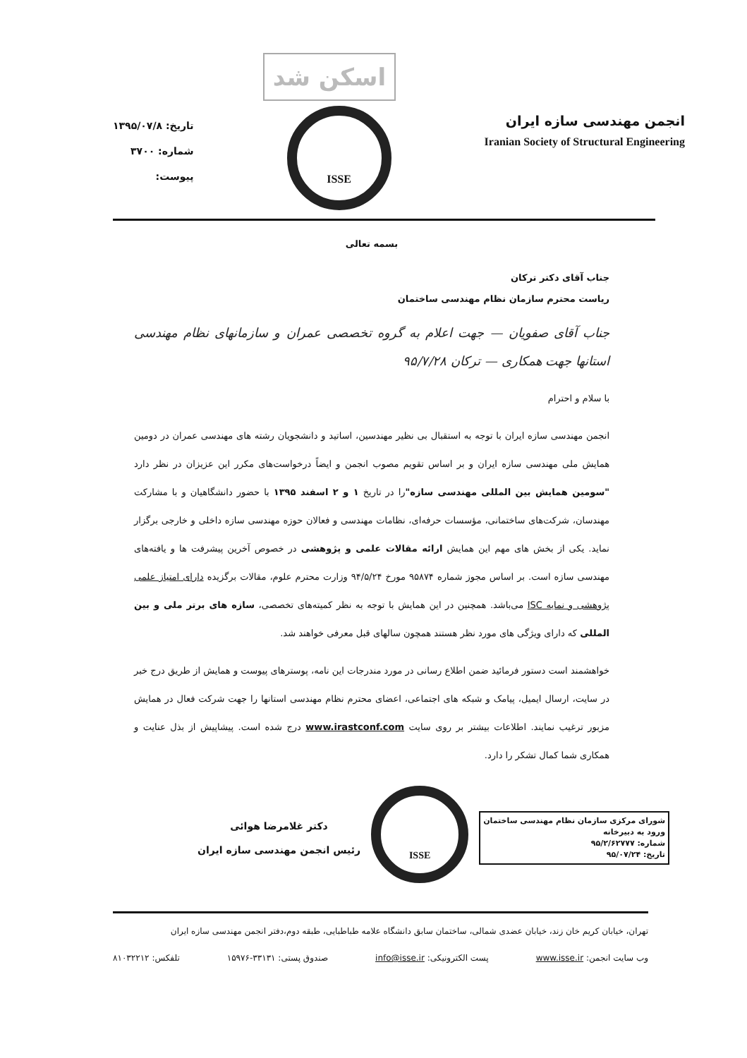اسکن شد
انجمن مهندسی سازه ایران
Iranian Society of Structural Engineering
ISSE
تاریخ: ۱۳۹۵/۰۷/۸
شماره: ۳۷۰۰
پیوست:
بسمه تعالی
جناب آقای دکتر ترکان
ریاست محترم سازمان نظام مهندسی ساختمان
جناب آقای صفویان — جهت اعلام به گروه تخصصی عمران و سازمانهای نظام مهندسی استانها جهت همکاری — ترکان ۹۵/۷/۲۸
با سلام و احترام
انجمن مهندسی سازه ایران با توجه به استقبال بی نظیر مهندسین، اساتید و دانشجویان رشته های مهندسی عمران در دومین همایش ملی مهندسی سازه ایران و بر اساس تقویم مصوب انجمن و ایضاً درخواست‌های مکرر این عزیزان در نظر دارد "سومین همایش بین المللی مهندسی سازه"را در تاریخ ۱ و ۲ اسفند ۱۳۹۵ با حضور دانشگاهیان و با مشارکت مهندسان، شرکت‌های ساختمانی، مؤسسات حرفه‌ای، نظامات مهندسی و فعالان حوزه مهندسی سازه داخلی و خارجی برگزار نماید. یکی از بخش های مهم این همایش ارائه مقالات علمی و پژوهشی در خصوص آخرین پیشرفت ها و یافته‌های مهندسی سازه است. بر اساس مجوز شماره ۹۵۸۷۴ مورخ ۹۴/۵/۲۴ وزارت محترم علوم، مقالات برگزیده دارای امتیاز علمی پژوهشی و نمایه ISC می‌باشد. همچنین در این همایش با توجه به نظر کمیته‌های تخصصی، سازه های برتر ملی و بین المللی که دارای ویژگی های مورد نظر هستند همچون سالهای قبل معرفی خواهند شد.
خواهشمند است دستور فرمائید ضمن اطلاع رسانی در مورد مندرجات این نامه، پوسترهای پیوست و همایش از طریق درج خبر در سایت، ارسال ایمیل، پیامک و شبکه های اجتماعی، اعضای محترم نظام مهندسی استانها را جهت شرکت فعال در همایش مزبور ترغیب نمایند. اطلاعات بیشتر بر روی سایت www.irastconf.com درج شده است. پیشاپیش از بذل عنایت و همکاری شما کمال تشکر را دارد.
شورای مرکزی سازمان نظام مهندسی ساختمان
ورود به دبیرخانه
شماره: ۹۵/۲/۶۲۷۷۷
تاریخ: ۹۵/۰۷/۲۴
ISSE
دکتر غلامرضا هوائی
رئیس انجمن مهندسی سازه ایران
تهران، خیابان کریم خان زند، خیابان عضدی شمالی، ساختمان سابق دانشگاه علامه طباطبایی، طبقه دوم،دفتر انجمن مهندسی سازه ایران
وب سایت انجمن: www.isse.ir پست الکترونیکی: info@isse.ir صندوق پستی: ۳۳۱۳۱-۱۵۹۷۶ تلفکس: ۸۱۰۳۲۲۱۲